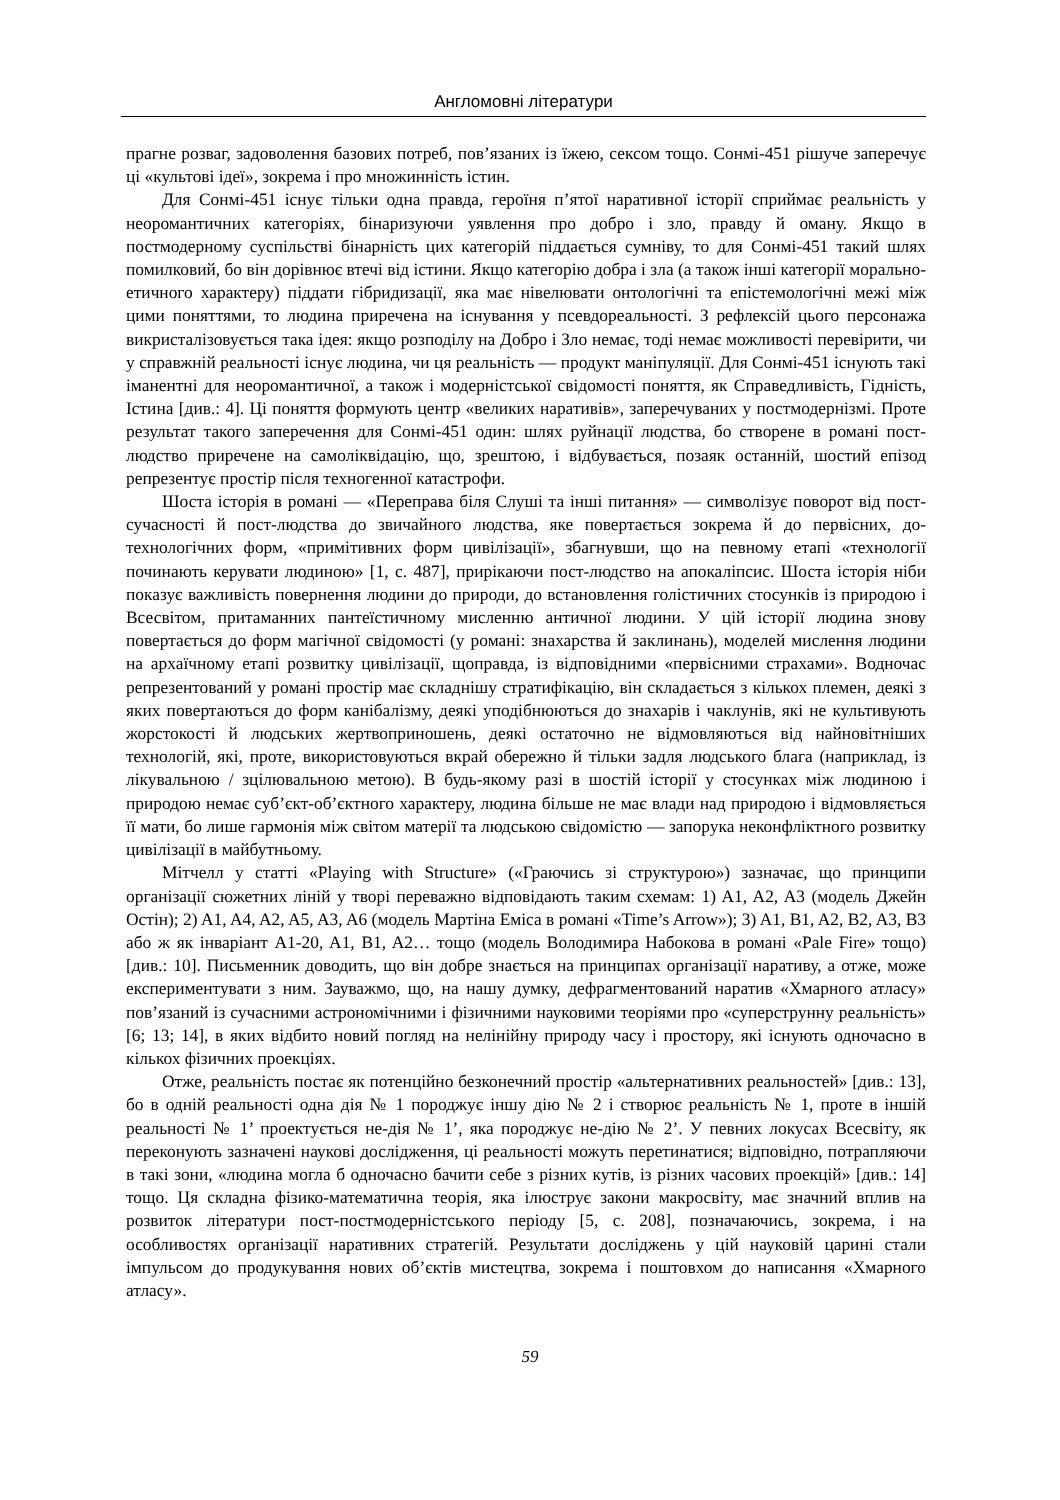Англомовні літератури
прагне розваг, задоволення базових потреб, пов’язаних із їжею, сексом тощо. Сонмі-451 рішуче заперечує ці «культові ідеї», зокрема і про множинність істин.
Для Сонмі-451 існує тільки одна правда, героїня п’ятої наративної історії сприймає реальність у неоромантичних категоріях, бінаризуючи уявлення про добро і зло, правду й оману. Якщо в постмодерному суспільстві бінарність цих категорій піддається сумніву, то для Сонмі-451 такий шлях помилковий, бо він дорівнює втечі від істини. Якщо категорію добра і зла (а також інші категорії морально-етичного характеру) піддати гібридизації, яка має нівелювати онтологічні та епістемологічні межі між цими поняттями, то людина приречена на існування у псевдореальності. З рефлексій цього персонажа викристалізовується така ідея: якщо розподілу на Добро і Зло немає, тоді немає можливості перевірити, чи у справжній реальності існує людина, чи ця реальність — продукт маніпуляції. Для Сонмі-451 існують такі іманентні для неоромантичної, а також і модерністської свідомості поняття, як Справедливість, Гідність, Істина [див.: 4]. Ці поняття формують центр «великих наративів», заперечуваних у постмодернізмі. Проте результат такого заперечення для Сонмі-451 один: шлях руйнації людства, бо створене в романі пост-людство приречене на самоліквідацію, що, зрештою, і відбувається, позаяк останній, шостий епізод репрезентує простір після техногенної катастрофи.
Шоста історія в романі — «Переправа біля Слуші та інші питання» — символізує поворот від пост-сучасності й пост-людства до звичайного людства, яке повертається зокрема й до первісних, до-технологічних форм, «примітивних форм цивілізації», збагнувши, що на певному етапі «технології починають керувати людиною» [1, с. 487], прирікаючи пост-людство на апокаліпсис. Шоста історія ніби показує важливість повернення людини до природи, до встановлення голістичних стосунків із природою і Всесвітом, притаманних пантеїстичному мисленню античної людини. У цій історії людина знову повертається до форм магічної свідомості (у романі: знахарства й заклинань), моделей мислення людини на архаїчному етапі розвитку цивілізації, щоправда, із відповідними «первісними страхами». Водночас репрезентований у романі простір має складнішу стратифікацію, він складається з кількох племен, деякі з яких повертаються до форм канібалізму, деякі уподібнюються до знахарів і чаклунів, які не культивують жорстокості й людських жертвоприношень, деякі остаточно не відмовляються від найновітніших технологій, які, проте, використовуються вкрай обережно й тільки задля людського блага (наприклад, із лікувальною / зцілювальною метою). В будь-якому разі в шостій історії у стосунках між людиною і природою немає суб’єкт-об’єктного характеру, людина більше не має влади над природою і відмовляється її мати, бо лише гармонія між світом матерії та людською свідомістю — запорука неконфліктного розвитку цивілізації в майбутньому.
Мітчелл у статті «Playing with Structure» («Граючись зі структурою») зазначає, що принципи організації сюжетних ліній у творі переважно відповідають таким схемам: 1) A1, A2, A3 (модель Джейн Остін); 2) A1, A4, A2, A5, A3, A6 (модель Мартіна Еміса в романі «Time’s Arrow»); 3) A1, B1, A2, B2, A3, B3 або ж як інваріант A1-20, A1, B1, A2… тощо (модель Володимира Набокова в романі «Pale Fire» тощо) [див.: 10]. Письменник доводить, що він добре знається на принципах організації наративу, а отже, може експериментувати з ним. Зауважмо, що, на нашу думку, дефрагментований наратив «Хмарного атласу» пов’язаний із сучасними астрономічними і фізичними науковими теоріями про «суперструнну реальність» [6; 13; 14], в яких відбито новий погляд на нелінійну природу часу і простору, які існують одночасно в кількох фізичних проекціях.
Отже, реальність постає як потенційно безконечний простір «альтернативних реальностей» [див.: 13], бо в одній реальності одна дія № 1 породжує іншу дію № 2 і створює реальність № 1, проте в іншій реальності № 1’ проектується не-дія № 1’, яка породжує не-дію № 2’. У певних локусах Всесвіту, як переконують зазначені наукові дослідження, ці реальності можуть перетинатися; відповідно, потрапляючи в такі зони, «людина могла б одночасно бачити себе з різних кутів, із різних часових проекцій» [див.: 14] тощо. Ця складна фізико-математична теорія, яка ілюструє закони макросвіту, має значний вплив на розвиток літератури пост-постмодерністського періоду [5, с. 208], позначаючись, зокрема, і на особливостях організації наративних стратегій. Результати досліджень у цій науковій царині стали імпульсом до продукування нових об’єктів мистецтва, зокрема і поштовхом до написання «Хмарного атласу».
59